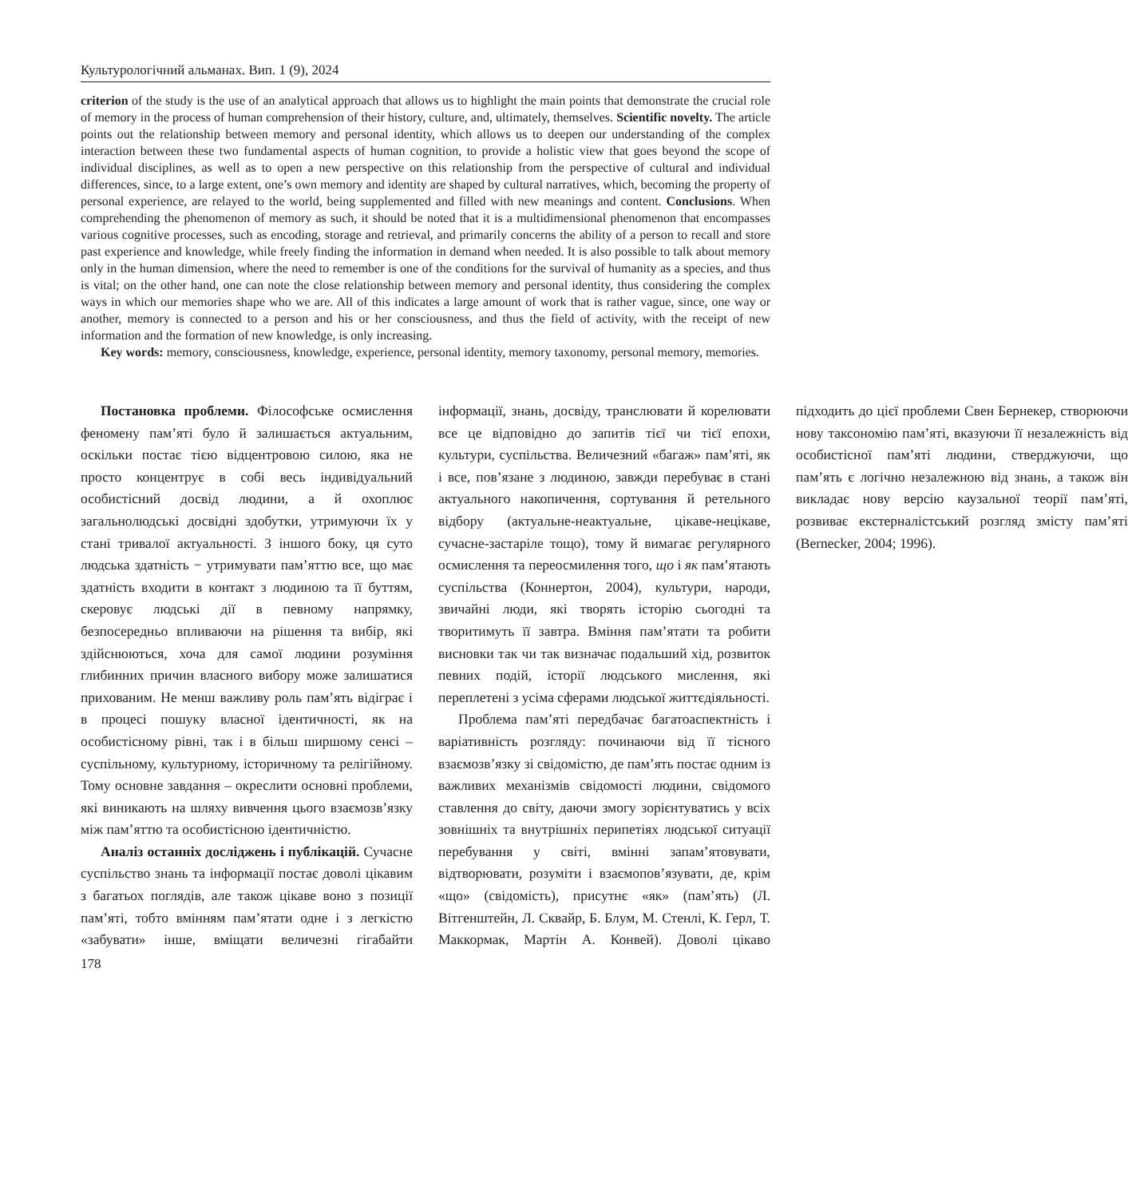Культурологічний альманах. Вип. 1 (9), 2024
criterion of the study is the use of an analytical approach that allows us to highlight the main points that demonstrate the crucial role of memory in the process of human comprehension of their history, culture, and, ultimately, themselves. Scientific novelty. The article points out the relationship between memory and personal identity, which allows us to deepen our understanding of the complex interaction between these two fundamental aspects of human cognition, to provide a holistic view that goes beyond the scope of individual disciplines, as well as to open a new perspective on this relationship from the perspective of cultural and individual differences, since, to a large extent, one’s own memory and identity are shaped by cultural narratives, which, becoming the property of personal experience, are relayed to the world, being supplemented and filled with new meanings and content. Conclusions. When comprehending the phenomenon of memory as such, it should be noted that it is a multidimensional phenomenon that encompasses various cognitive processes, such as encoding, storage and retrieval, and primarily concerns the ability of a person to recall and store past experience and knowledge, while freely finding the information in demand when needed. It is also possible to talk about memory only in the human dimension, where the need to remember is one of the conditions for the survival of humanity as a species, and thus is vital; on the other hand, one can note the close relationship between memory and personal identity, thus considering the complex ways in which our memories shape who we are. All of this indicates a large amount of work that is rather vague, since, one way or another, memory is connected to a person and his or her consciousness, and thus the field of activity, with the receipt of new information and the formation of new knowledge, is only increasing.
Key words: memory, consciousness, knowledge, experience, personal identity, memory taxonomy, personal memory, memories.
Постановка проблеми. Філософське осмислення феномену пам’яті було й залишається актуальним, оскільки постає тією відцентровою силою, яка не просто концентрує в собі весь індивідуальний особистісний досвід людини, а й охоплює загальнолюдські досвідні здобутки, утримуючи їх у стані тривалої актуальності. З іншого боку, ця суто людська здатність − утримувати пам’яттю все, що має здатність входити в контакт з людиною та її буттям, скеровує людські дії в певному напрямку, безпосередньо впливаючи на рішення та вибір, які здійснюються, хоча для самої людини розуміння глибинних причин власного вибору може залишатися прихованим. Не менш важливу роль пам’ять відіграє і в процесі пошуку власної ідентичності, як на особистісному рівні, так і в більш ширшому сенсі – суспільному, культурному, історичному та релігійному. Тому основне завдання – окреслити основні проблеми, які виникають на шляху вивчення цього взаємозв’язку між пам’яттю та особистісною ідентичністю.
Аналіз останніх досліджень і публікацій. Сучасне суспільство знань та інформації постає доволі цікавим з багатьох поглядів, але також цікаве воно з позиції пам’яті, тобто вмінням пам’ятати одне і з легкістю «забувати» інше, вміщати величезні гігабайти інформації, знань, досвіду, транслювати й корелювати все це відповідно до запитів тієї чи тієї епохи, культури, суспільства. Величезний «багаж» пам’яті, як і все, пов’язане з людиною, завжди перебуває в стані актуального накопичення, сортування й ретельного відбору (актуальне-неактуальне, цікаве-нецікаве, сучасне-застаріле тощо), тому й вимагає регулярного осмислення та переосмилення того, що і як пам’ятають суспільства (Коннертон, 2004), культури, народи, звичайні люди, які творять історію сьогодні та творитимуть її завтра. Вміння пам’ятати та робити висновки так чи так визначає подальший хід, розвиток певних подій, історії людського мислення, які переплетені з усіма сферами людської життєдіяльності.
Проблема пам’яті передбачає багатоаспектність і варіативність розгляду: починаючи від її тісного взаємозв’язку зі свідомістю, де пам’ять постає одним із важливих механізмів свідомості людини, свідомого ставлення до світу, даючи змогу зорієнтуватись у всіх зовнішніх та внутрішніх перипетіях людської ситуації перебування у світі, вмінні запам’ятовувати, відтворювати, розуміти і взаємопов’язувати, де, крім «що» (свідомість), присутнє «як» (пам’ять) (Л. Вітгенштейн, Л. Сквайр, Б. Блум, М. Стенлі, К. Герл, Т. Маккормак, Мартін А. Конвей). Доволі цікаво підходить до цієї проблеми Свен Бернекер, створюючи нову таксономію пам’яті, вказуючи її незалежність від особистісної пам’яті людини, стверджуючи, що пам’ять є логічно незалежною від знань, а також він викладає нову версію каузальної теорії пам’яті, розвиває екстерналістський розгляд змісту пам’яті (Bernecker, 2004; 1996).
178